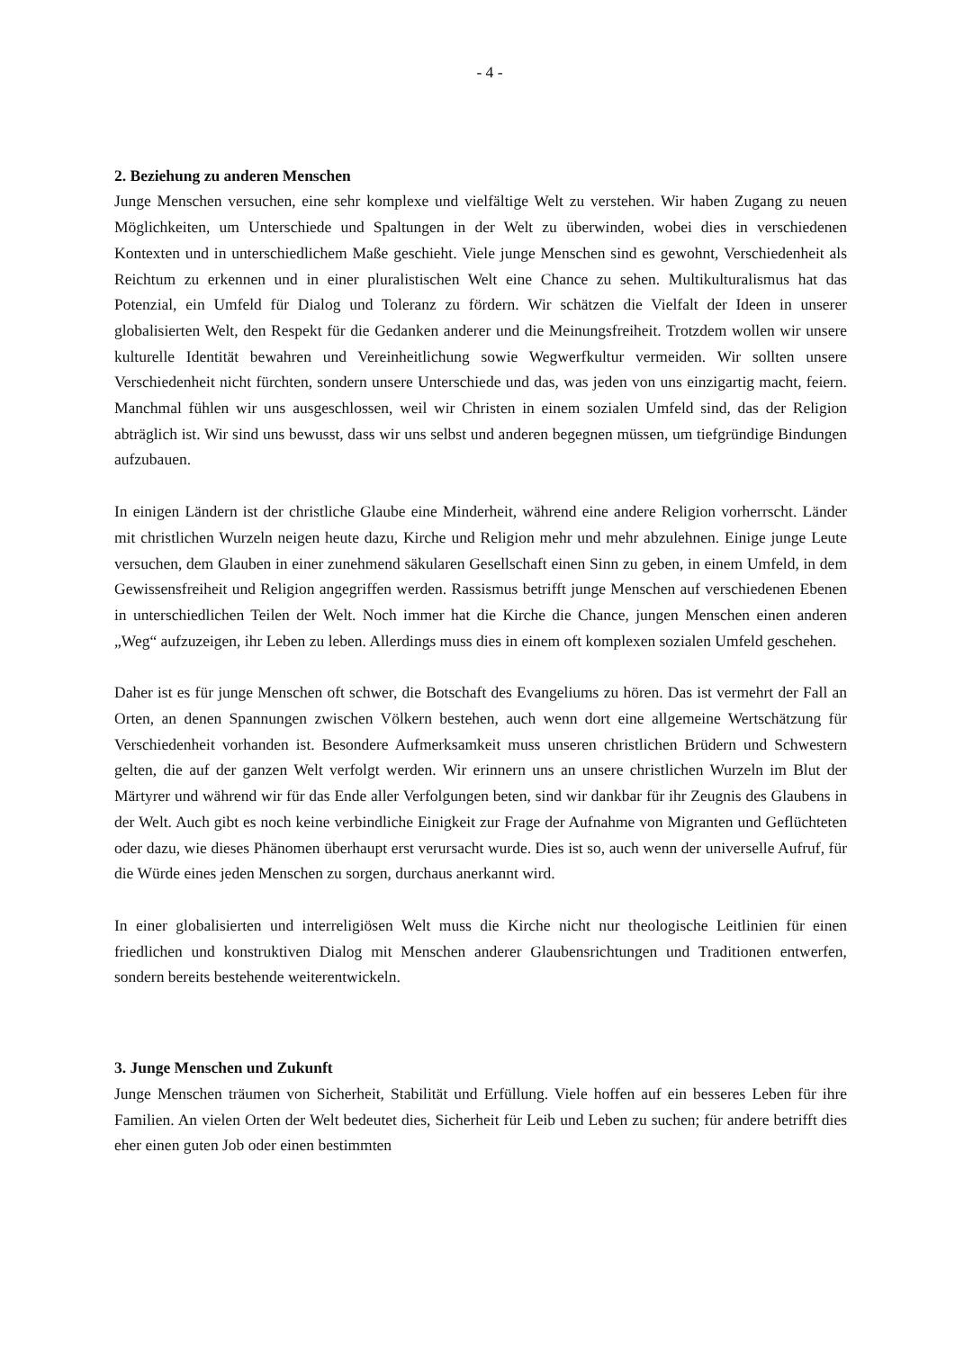- 4 -
2. Beziehung zu anderen Menschen
Junge Menschen versuchen, eine sehr komplexe und vielfältige Welt zu verstehen. Wir haben Zugang zu neuen Möglichkeiten, um Unterschiede und Spaltungen in der Welt zu überwinden, wobei dies in verschiedenen Kontexten und in unterschiedlichem Maße geschieht. Viele junge Menschen sind es gewohnt, Verschiedenheit als Reichtum zu erkennen und in einer pluralistischen Welt eine Chance zu sehen. Multikulturalismus hat das Potenzial, ein Umfeld für Dialog und Toleranz zu fördern. Wir schätzen die Vielfalt der Ideen in unserer globalisierten Welt, den Respekt für die Gedanken anderer und die Meinungsfreiheit. Trotzdem wollen wir unsere kulturelle Identität bewahren und Vereinheitlichung sowie Wegwerfkultur vermeiden. Wir sollten unsere Verschiedenheit nicht fürchten, sondern unsere Unterschiede und das, was jeden von uns einzigartig macht, feiern. Manchmal fühlen wir uns ausgeschlossen, weil wir Christen in einem sozialen Umfeld sind, das der Religion abträglich ist. Wir sind uns bewusst, dass wir uns selbst und anderen begegnen müssen, um tiefgründige Bindungen aufzubauen.
In einigen Ländern ist der christliche Glaube eine Minderheit, während eine andere Religion vorherrscht. Länder mit christlichen Wurzeln neigen heute dazu, Kirche und Religion mehr und mehr abzulehnen. Einige junge Leute versuchen, dem Glauben in einer zunehmend säkularen Gesellschaft einen Sinn zu geben, in einem Umfeld, in dem Gewissensfreiheit und Religion angegriffen werden. Rassismus betrifft junge Menschen auf verschiedenen Ebenen in unterschiedlichen Teilen der Welt. Noch immer hat die Kirche die Chance, jungen Menschen einen anderen „Weg“ aufzuzeigen, ihr Leben zu leben. Allerdings muss dies in einem oft komplexen sozialen Umfeld geschehen.
Daher ist es für junge Menschen oft schwer, die Botschaft des Evangeliums zu hören. Das ist vermehrt der Fall an Orten, an denen Spannungen zwischen Völkern bestehen, auch wenn dort eine allgemeine Wertschätzung für Verschiedenheit vorhanden ist. Besondere Aufmerksamkeit muss unseren christlichen Brüdern und Schwestern gelten, die auf der ganzen Welt verfolgt werden. Wir erinnern uns an unsere christlichen Wurzeln im Blut der Märtyrer und während wir für das Ende aller Verfolgungen beten, sind wir dankbar für ihr Zeugnis des Glaubens in der Welt. Auch gibt es noch keine verbindliche Einigkeit zur Frage der Aufnahme von Migranten und Geflüchteten oder dazu, wie dieses Phänomen überhaupt erst verursacht wurde. Dies ist so, auch wenn der universelle Aufruf, für die Würde eines jeden Menschen zu sorgen, durchaus anerkannt wird.
In einer globalisierten und interreligiösen Welt muss die Kirche nicht nur theologische Leitlinien für einen friedlichen und konstruktiven Dialog mit Menschen anderer Glaubensrichtungen und Traditionen entwerfen, sondern bereits bestehende weiterentwickeln.
3. Junge Menschen und Zukunft
Junge Menschen träumen von Sicherheit, Stabilität und Erfüllung. Viele hoffen auf ein besseres Leben für ihre Familien. An vielen Orten der Welt bedeutet dies, Sicherheit für Leib und Leben zu suchen; für andere betrifft dies eher einen guten Job oder einen bestimmten